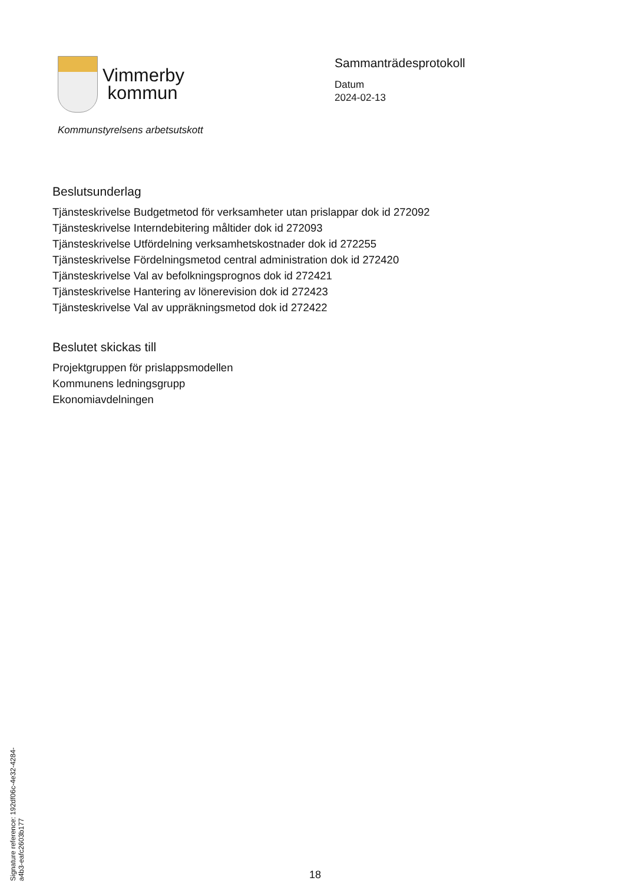Vimmerby
kommun
Kommunstyrelsens arbetsutskott
Sammanträdesprotokoll
Datum
2024-02-13
Beslutsunderlag
Tjänsteskrivelse Budgetmetod för verksamheter utan prislappar dok id 272092
Tjänsteskrivelse Interndebitering måltider dok id 272093
Tjänsteskrivelse Utfördelning verksamhetskostnader dok id 272255
Tjänsteskrivelse Fördelningsmetod central administration dok id 272420
Tjänsteskrivelse Val av befolkningsprognos dok id 272421
Tjänsteskrivelse Hantering av lönerevision dok id 272423
Tjänsteskrivelse Val av uppräkningsmetod dok id 272422
Beslutet skickas till
Projektgruppen för prislappsmodellen
Kommunens ledningsgrupp
Ekonomiavdelningen
Signature reference: 192df06c-4e32-4284-a4b3-eafc2603b177
18